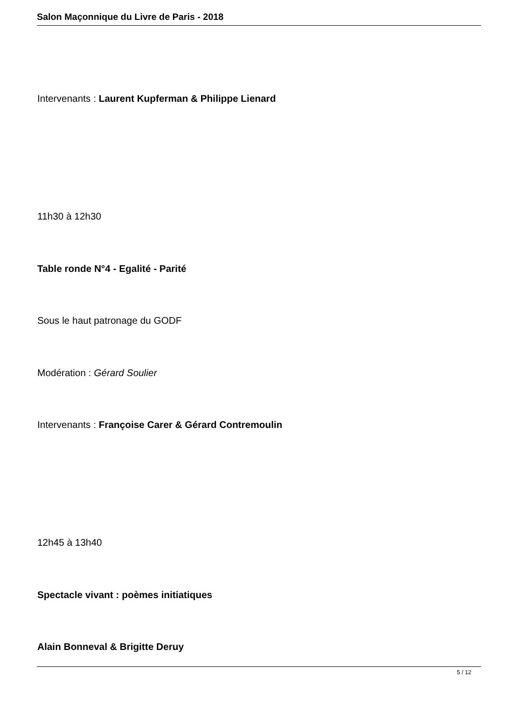Salon Maçonnique du Livre de Paris - 2018
Intervenants : Laurent Kupferman & Philippe Lienard
11h30 à 12h30
Table ronde N°4 - Egalité - Parité
Sous le haut patronage du GODF
Modération : Gérard Soulier
Intervenants : Françoise Carer & Gérard Contremoulin
12h45 à 13h40
Spectacle vivant : poèmes initiatiques
Alain Bonneval & Brigitte Deruy
5 / 12